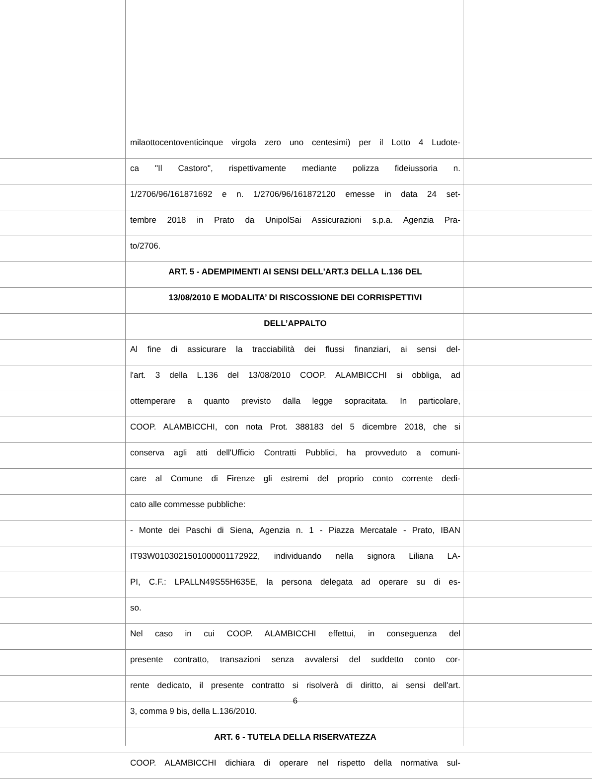milaottocentoventicinque virgola zero uno centesimi) per il Lotto 4 Ludote-
ca "Il Castoro", rispettivamente mediante polizza fideiussoria n.
1/2706/96/161871692 e n. 1/2706/96/161872120 emesse in data 24 set-
tembre 2018 in Prato da UnipolSai Assicurazioni s.p.a. Agenzia Pra-
to/2706.
ART. 5 - ADEMPIMENTI AI SENSI DELL'ART.3 DELLA L.136 DEL
13/08/2010 E MODALITA’ DI RISCOSSIONE DEI CORRISPETTIVI
DELL’APPALTO
Al fine di assicurare la tracciabilità dei flussi finanziari, ai sensi del-
l'art. 3 della L.136 del 13/08/2010 COOP. ALAMBICCHI si obbliga, ad
ottemperare a quanto previsto dalla legge sopracitata. In particolare,
COOP. ALAMBICCHI, con nota Prot. 388183 del 5 dicembre 2018, che si
conserva agli atti dell'Ufficio Contratti Pubblici, ha provveduto a comuni-
care al Comune di Firenze gli estremi del proprio conto corrente dedi-
cato alle commesse pubbliche:
- Monte dei Paschi di Siena, Agenzia n. 1 - Piazza Mercatale - Prato, IBAN
IT93W0103021501000001172922, individuando nella signora Liliana LA-
PI, C.F.: LPALLN49S55H635E, la persona delegata ad operare su di es-
so.
Nel caso in cui COOP. ALAMBICCHI effettui, in conseguenza del
presente contratto, transazioni senza avvalersi del suddetto conto cor-
rente dedicato, il presente contratto si risolverà di diritto, ai sensi dell'art.
3, comma 9 bis, della L.136/2010.
ART. 6 - TUTELA DELLA RISERVATEZZA
COOP. ALAMBICCHI dichiara di operare nel rispetto della normativa sul-
6